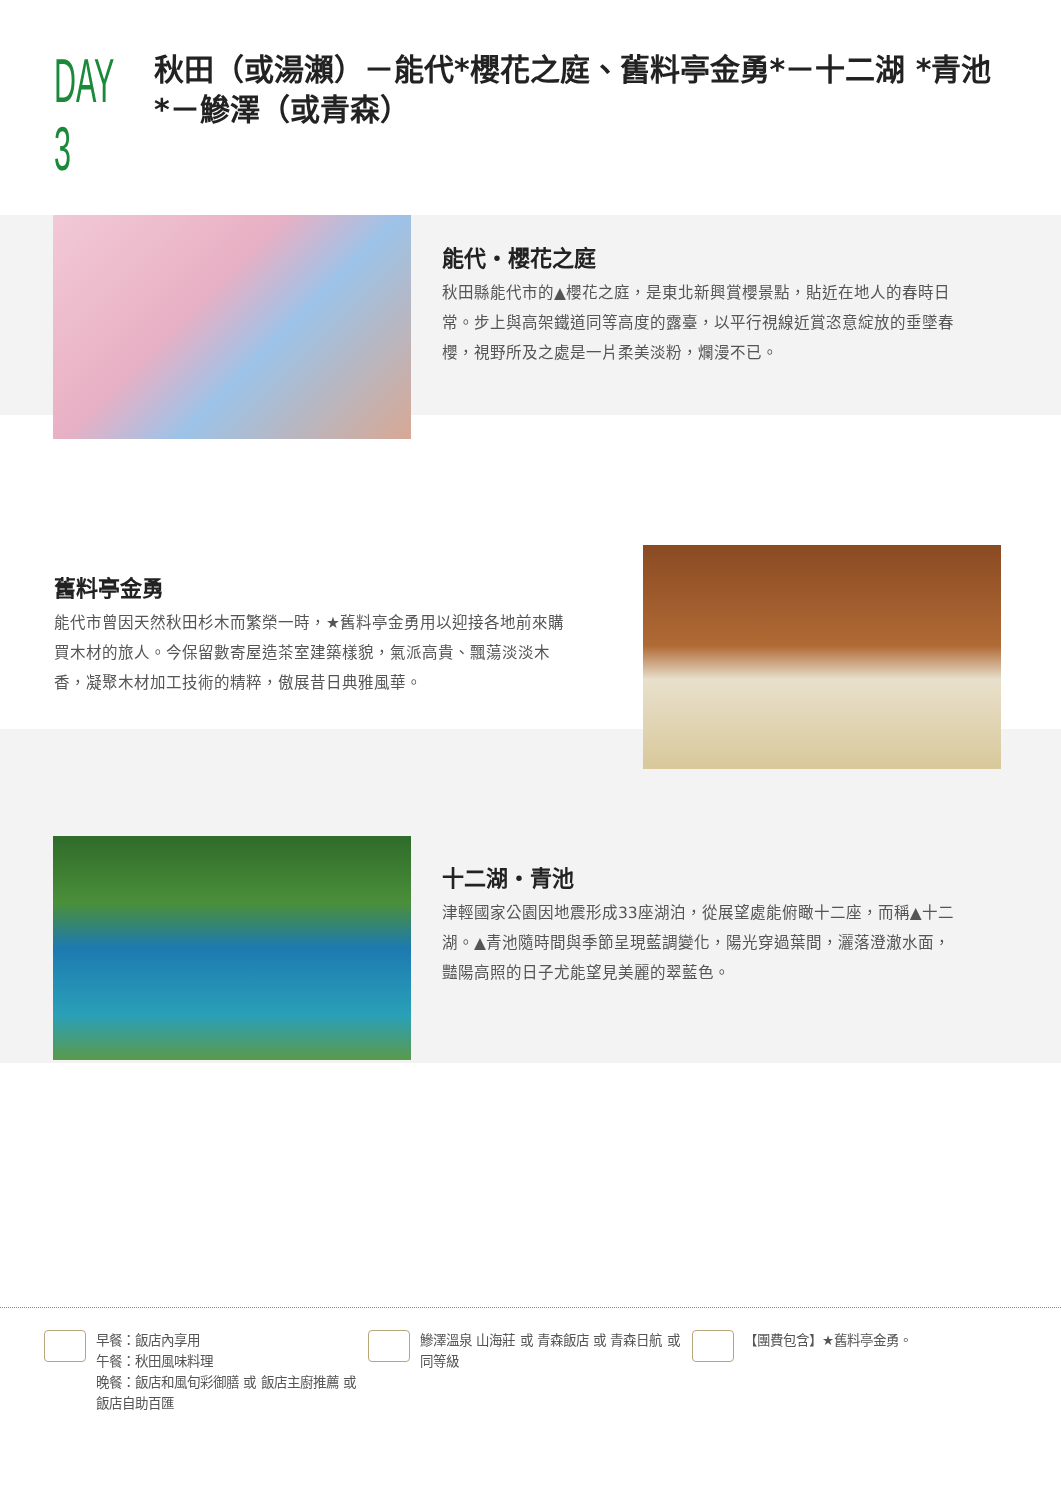DAY 3
秋田（或湯瀨）－能代*櫻花之庭、舊料亭金勇*－十二湖 *青池*－鰺澤（或青森）
能代・櫻花之庭
秋田縣能代市的▲櫻花之庭，是東北新興賞櫻景點，貼近在地人的春時日常。步上與高架鐵道同等高度的露臺，以平行視線近賞恣意綻放的垂墜春櫻，視野所及之處是一片柔美淡粉，爛漫不已。
舊料亭金勇
能代市曾因天然秋田杉木而繁榮一時，★舊料亭金勇用以迎接各地前來購買木材的旅人。今保留數寄屋造茶室建築樣貌，氣派高貴、飄蕩淡淡木香，凝聚木材加工技術的精粹，傲展昔日典雅風華。
十二湖・青池
津輕國家公園因地震形成33座湖泊，從展望處能俯瞰十二座，而稱▲十二湖。▲青池隨時間與季節呈現藍調變化，陽光穿過葉間，灑落澄澈水面，豔陽高照的日子尤能望見美麗的翠藍色。
早餐：飯店內享用
午餐：秋田風味料理
晚餐：飯店和風旬彩御膳 或 飯店主廚推薦 或 飯店自助百匯
鰺澤溫泉 山海莊 或 青森飯店 或 青森日航 或 同等級
【團費包含】★舊料亭金勇。